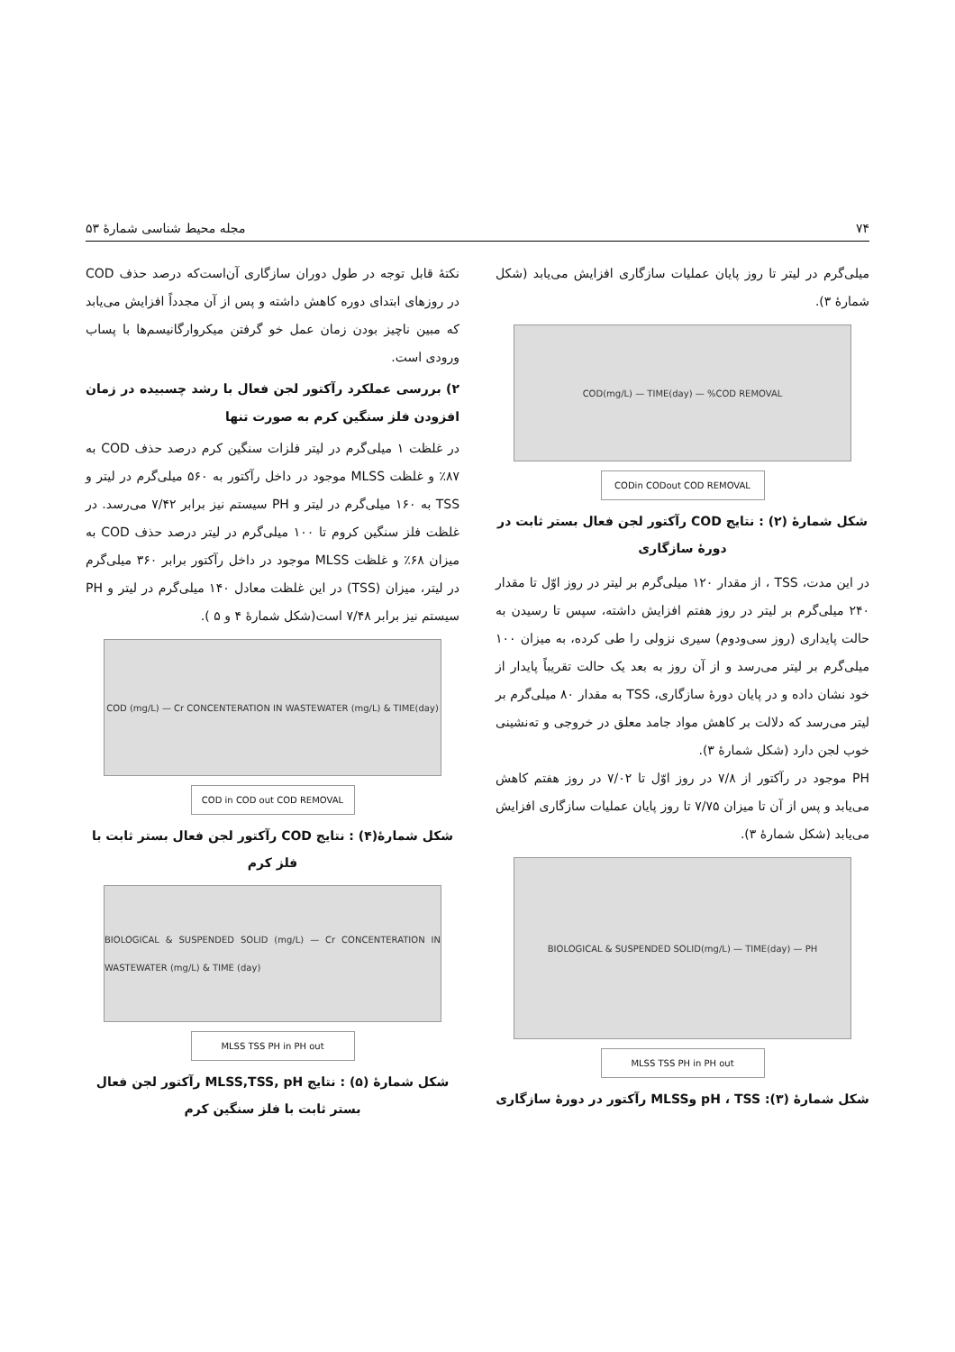۷۴ مجله محیط شناسی شمارهٔ ۵۳
میلی‌گرم در لیتر تا روز پایان عملیات سازگاری افزایش می‌یابد (شکل شمارهٔ ۳).
COD(mg/L) — TIME(day) — %COD REMOVAL
CODin CODout COD REMOVAL
شکل شمارهٔ (۲) : نتایج COD رآکتور لجن فعال بستر ثابت در دورهٔ سازگاری
در این مدت، TSS ، از مقدار ۱۲۰ میلی‌گرم بر لیتر در روز اوّل تا مقدار ۲۴۰ میلی‌گرم بر لیتر در روز هفتم افزایش داشته، سپس تا رسیدن به حالت پایداری (روز سی‌ودوم) سیری نزولی را طی کرده، به میزان ۱۰۰ میلی‌گرم بر لیتر می‌رسد و از آن روز به بعد یک حالت تقریباً پایدار از خود نشان داده و در پایان دورهٔ سازگاری، TSS به مقدار ۸۰ میلی‌گرم بر لیتر می‌رسد که دلالت بر کاهش مواد جامد معلق در خروجی و ته‌نشینی خوب لجن دارد (شکل شمارهٔ ۳).
PH موجود در رآکتور از ۷/۸ در روز اوّل تا ۷/۰۲ در روز هفتم کاهش می‌یابد و پس از آن تا میزان ۷/۷۵ تا روز پایان عملیات سازگاری افزایش می‌یابد (شکل شمارهٔ ۳).
BIOLOGICAL & SUSPENDED SOLID(mg/L) — TIME(day) — PH
MLSS TSS PH in PH out
شکل شمارهٔ (۳): pH ، TSS وMLSS رآکتور در دورهٔ سازگاری
نکتهٔ قابل توجه در طول دوران سازگاری آن‌است‌که درصد حذف COD در روزهای ابتدای دوره کاهش داشته و پس از آن مجدداً افزایش می‌یابد که مبین ناچیز بودن زمان عمل خو گرفتن میکروارگانیسم‌ها با پساب ورودی است.
۲) بررسی عملکرد رآکتور لجن فعال با رشد چسبیده در زمان افزودن فلز سنگین کرم به صورت تنها
در غلظت ۱ میلی‌گرم در لیتر فلزات سنگین کرم درصد حذف COD به ۸۷٪ و غلظت MLSS موجود در داخل رآکتور به ۵۶۰ میلی‌گرم در لیتر و TSS به ۱۶۰ میلی‌گرم در لیتر و PH سیستم نیز برابر ۷/۴۲ می‌رسد. در غلظت فلز سنگین کروم تا ۱۰۰ میلی‌گرم در لیتر درصد حذف COD به میزان ۶۸٪ و غلظت MLSS موجود در داخل رآکتور برابر ۳۶۰ میلی‌گرم در لیتر، میزان (TSS) در این غلظت معادل ۱۴۰ میلی‌گرم در لیتر و PH سیستم نیز برابر ۷/۴۸ است(شکل شمارهٔ ۴ و ۵ ).
COD (mg/L) — Cr CONCENTERATION IN WASTEWATER (mg/L) & TIME(day)
COD in COD out COD REMOVAL
شکل شمارهٔ(۴) : نتایج COD رآکتور لجن فعال بستر ثابت با فلز کرم
BIOLOGICAL & SUSPENDED SOLID (mg/L) — Cr CONCENTERATION IN WASTEWATER (mg/L) & TIME (day)
MLSS TSS PH in PH out
شکل شمارهٔ (۵) : نتایج MLSS,TSS, pH رآکتور لجن فعال بستر ثابت با فلز سنگین کرم